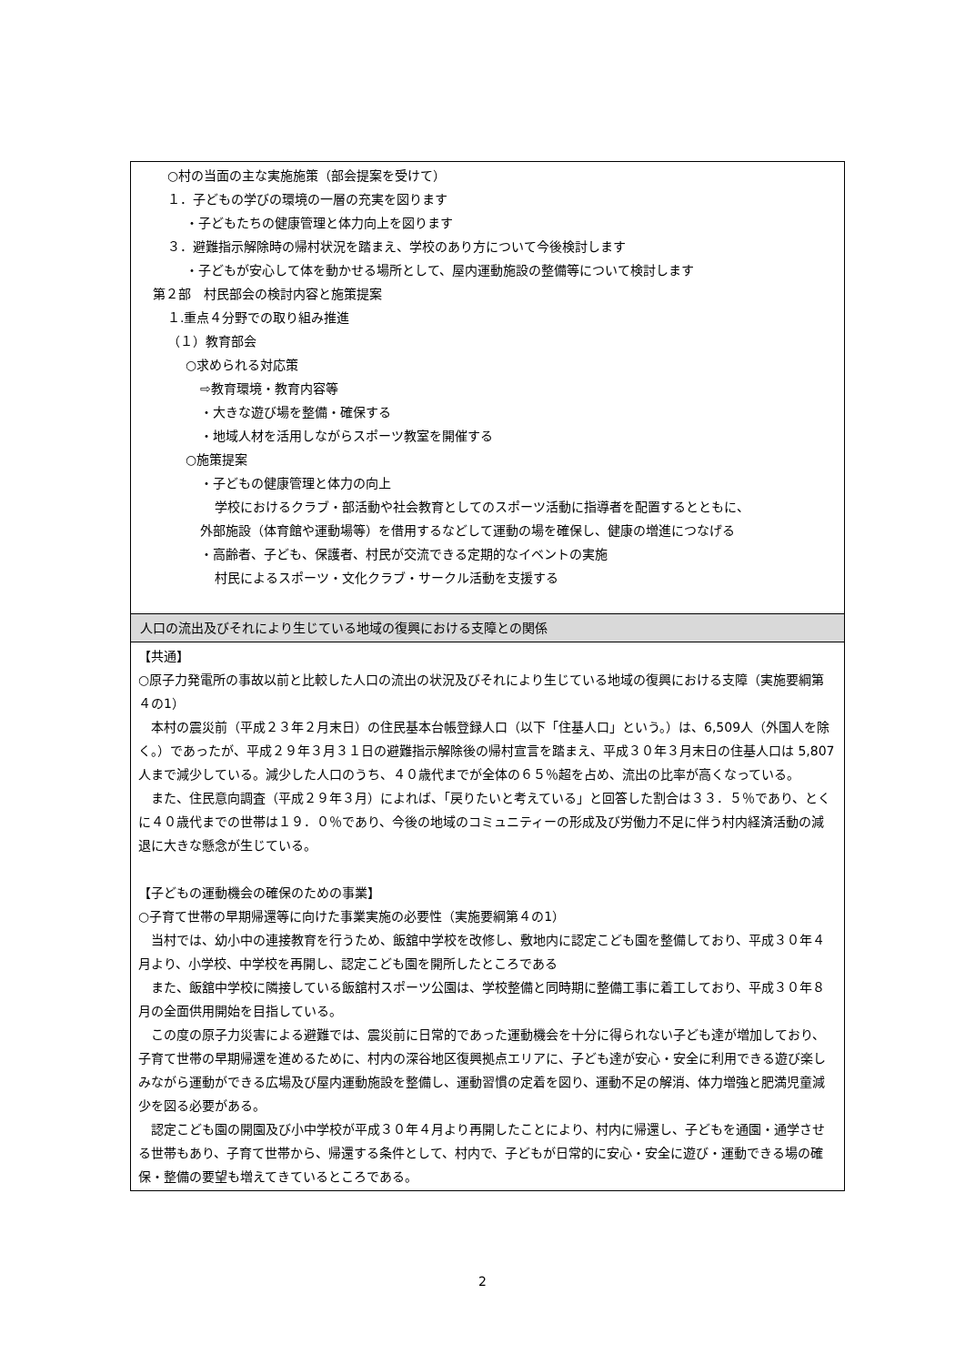| ○村の当面の主な実施施策（部会提案を受けて） １．子どもの学びの環境の一層の充実を図ります ・子どもたちの健康管理と体力向上を図ります ３．避難指示解除時の帰村状況を踏まえ、学校のあり方について今後検討します ・子どもが安心して体を動かせる場所として、屋内運動施設の整備等について検討します 第２部 村民部会の検討内容と施策提案 １.重点４分野での取り組み推進 （１）教育部会 ○求められる対応策 ⇨教育環境・教育内容等 ・大きな遊び場を整備・確保する ・地域人材を活用しながらスポーツ教室を開催する ○施策提案 ・子どもの健康管理と体力の向上 学校におけるクラブ・部活動や社会教育としてのスポーツ活動に指導者を配置するとともに、 外部施設（体育館や運動場等）を借用するなどして運動の場を確保し、健康の増進につなげる ・高齢者、子ども、保護者、村民が交流できる定期的なイベントの実施 村民によるスポーツ・文化クラブ・サークル活動を支援する |
| 人口の流出及びそれにより生じている地域の復興における支障との関係 |
| 【共通】 ○原子力発電所の事故以前と比較した人口の流出の状況及びそれにより生じている地域の復興における支障（実施要綱第４の1） 本村の震災前（平成２３年２月末日）の住民基本台帳登録人口（以下「住基人口」という。）は、6,509人（外国人を除く。）であったが、平成２９年３月３１日の避難指示解除後の帰村宣言を踏まえ、平成３０年３月末日の住基人口は 5,807 人まで減少している。減少した人口のうち、４０歳代までが全体の６５％超を占め、流出の比率が高くなっている。 また、住民意向調査（平成２９年３月）によれば、「戻りたいと考えている」と回答した割合は３３．５％であり、とくに４０歳代までの世帯は１９．０％であり、今後の地域のコミュニティーの形成及び労働力不足に伴う村内経済活動の減退に大きな懸念が生じている。 【子どもの運動機会の確保のための事業】 ○子育て世帯の早期帰還等に向けた事業実施の必要性（実施要綱第４の1） 当村では、幼小中の連接教育を行うため、飯舘中学校を改修し、敷地内に認定こども園を整備しており、平成３０年４月より、小学校、中学校を再開し、認定こども園を開所したところである また、飯舘中学校に隣接している飯舘村スポーツ公園は、学校整備と同時期に整備工事に着工しており、平成３０年８月の全面供用開始を目指している。 この度の原子力災害による避難では、震災前に日常的であった運動機会を十分に得られない子ども達が増加しており、子育て世帯の早期帰還を進めるために、村内の深谷地区復興拠点エリアに、子ども達が安心・安全に利用できる遊び楽しみながら運動ができる広場及び屋内運動施設を整備し、運動習慣の定着を図り、運動不足の解消、体力増強と肥満児童減少を図る必要がある。 認定こども園の開園及び小中学校が平成３０年４月より再開したことにより、村内に帰還し、子どもを通園・通学させる世帯もあり、子育て世帯から、帰還する条件として、村内で、子どもが日常的に安心・安全に遊び・運動できる場の確保・整備の要望も増えてきているところである。 |
2